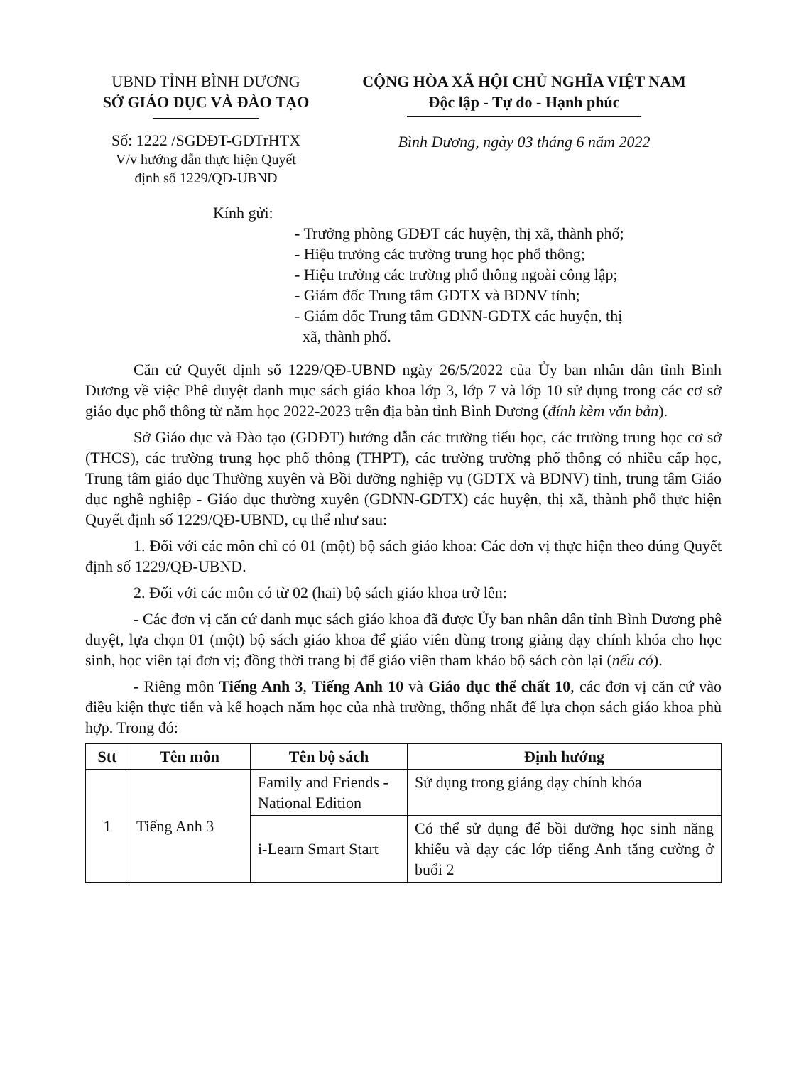UBND TỈNH BÌNH DƯƠNG
SỞ GIÁO DỤC VÀ ĐÀO TẠO
CỘNG HÒA XÃ HỘI CHỦ NGHĨA VIỆT NAM
Độc lập - Tự do - Hạnh phúc
Số: 1222 /SGDĐT-GDTrHTX
V/v hướng dẫn thực hiện Quyết
định số 1229/QĐ-UBND
Bình Dương, ngày 03 tháng 6 năm 2022
Kính gửi:
- Trưởng phòng GDĐT các huyện, thị xã, thành phố;
- Hiệu trưởng các trường trung học phổ thông;
- Hiệu trưởng các trường phổ thông ngoài công lập;
- Giám đốc Trung tâm GDTX và BDNV tỉnh;
- Giám đốc Trung tâm GDNN-GDTX các huyện, thị
xã, thành phố.
Căn cứ Quyết định số 1229/QĐ-UBND ngày 26/5/2022 của Ủy ban nhân dân tỉnh Bình Dương về việc Phê duyệt danh mục sách giáo khoa lớp 3, lớp 7 và lớp 10 sử dụng trong các cơ sở giáo dục phổ thông từ năm học 2022-2023 trên địa bàn tỉnh Bình Dương (đính kèm văn bản).
Sở Giáo dục và Đào tạo (GDĐT) hướng dẫn các trường tiểu học, các trường trung học cơ sở (THCS), các trường trung học phổ thông (THPT), các trường trường phổ thông có nhiều cấp học, Trung tâm giáo dục Thường xuyên và Bồi dưỡng nghiệp vụ (GDTX và BDNV) tỉnh, trung tâm Giáo dục nghề nghiệp - Giáo dục thường xuyên (GDNN-GDTX) các huyện, thị xã, thành phố thực hiện Quyết định số 1229/QĐ-UBND, cụ thể như sau:
1. Đối với các môn chỉ có 01 (một) bộ sách giáo khoa: Các đơn vị thực hiện theo đúng Quyết định số 1229/QĐ-UBND.
2. Đối với các môn có từ 02 (hai) bộ sách giáo khoa trở lên:
- Các đơn vị căn cứ danh mục sách giáo khoa đã được Ủy ban nhân dân tỉnh Bình Dương phê duyệt, lựa chọn 01 (một) bộ sách giáo khoa để giáo viên dùng trong giảng dạy chính khóa cho học sinh, học viên tại đơn vị; đồng thời trang bị để giáo viên tham khảo bộ sách còn lại (nếu có).
- Riêng môn Tiếng Anh 3, Tiếng Anh 10 và Giáo dục thể chất 10, các đơn vị căn cứ vào điều kiện thực tiễn và kế hoạch năm học của nhà trường, thống nhất để lựa chọn sách giáo khoa phù hợp. Trong đó:
| Stt | Tên môn | Tên bộ sách | Định hướng |
| --- | --- | --- | --- |
| 1 | Tiếng Anh 3 | Family and Friends - National Edition | Sử dụng trong giảng dạy chính khóa |
| | | i-Learn Smart Start | Có thể sử dụng để bồi dưỡng học sinh năng khiếu và dạy các lớp tiếng Anh tăng cường ở buổi 2 |